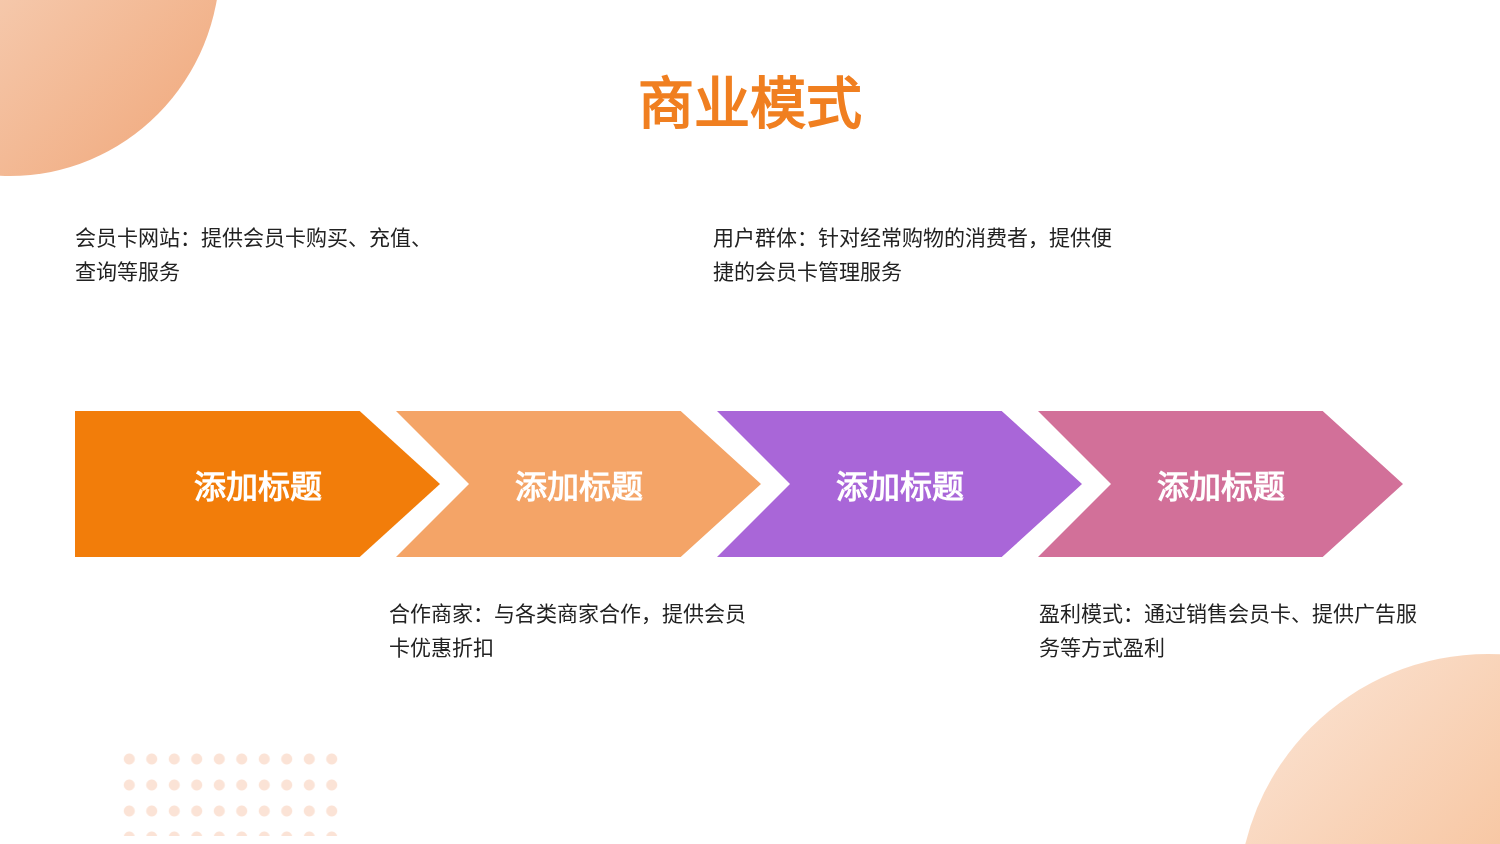商业模式
会员卡网站：提供会员卡购买、充值、查询等服务
用户群体：针对经常购物的消费者，提供便捷的会员卡管理服务
添加标题 添加标题 添加标题 添加标题
合作商家：与各类商家合作，提供会员卡优惠折扣
盈利模式：通过销售会员卡、提供广告服务等方式盈利